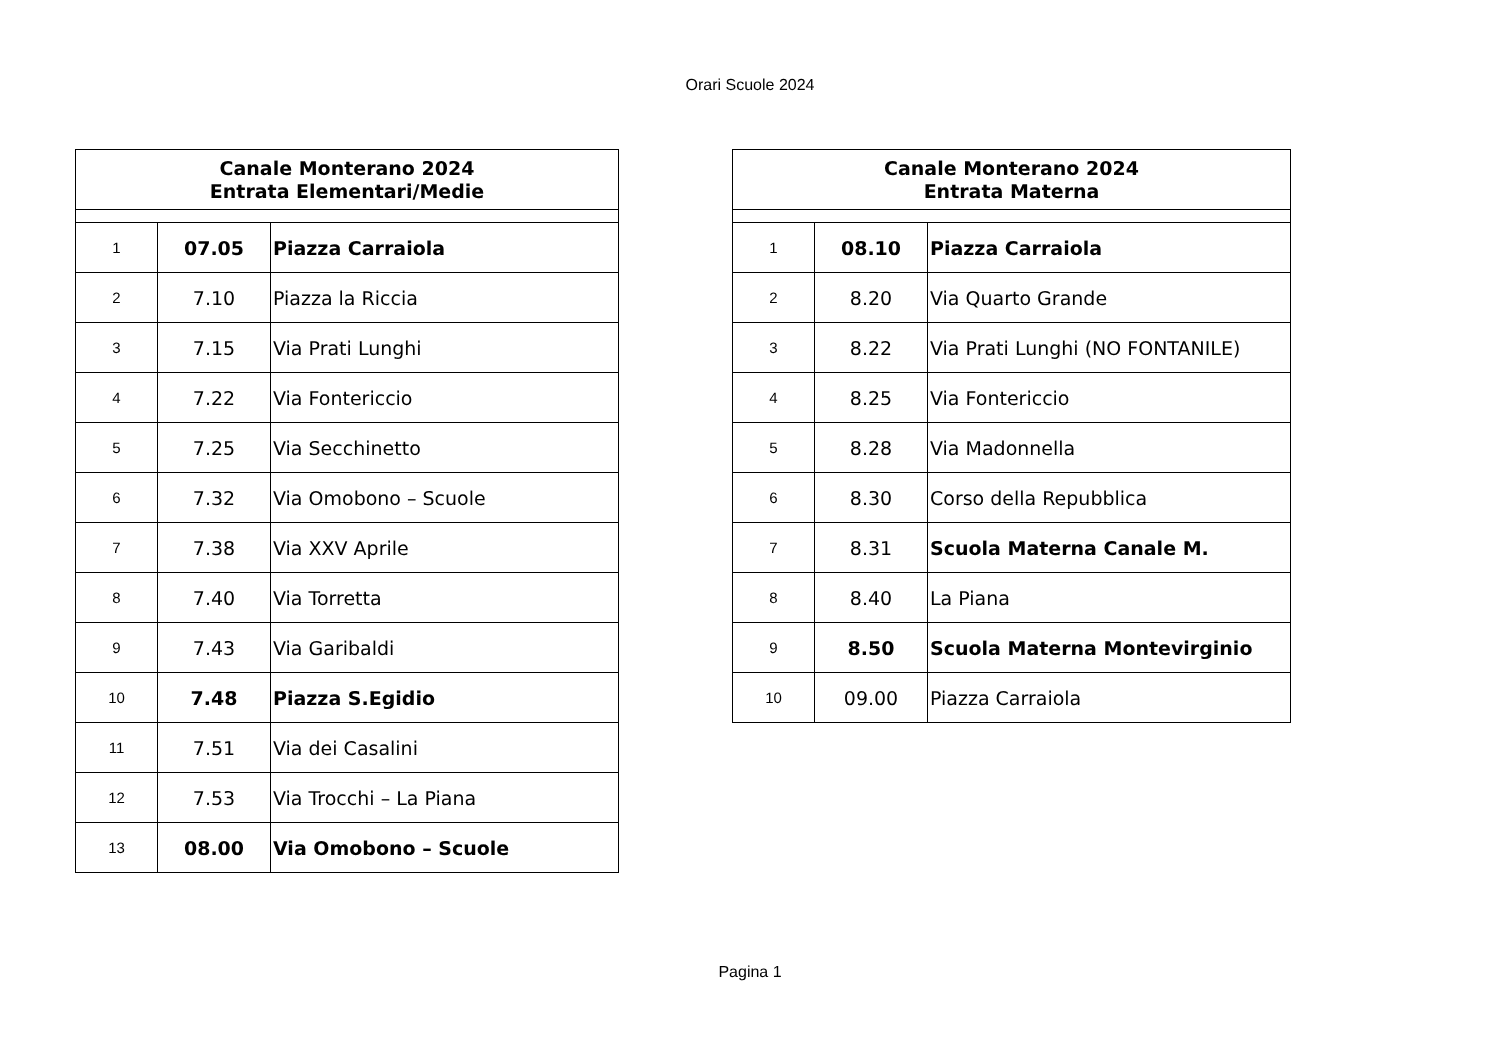Orari Scuole 2024
| Canale Monterano 2024 Entrata Elementari/Medie | | |
| --- | --- | --- |
| 1 | 07.05 | Piazza Carraiola |
| 2 | 7.10 | Piazza la Riccia |
| 3 | 7.15 | Via Prati Lunghi |
| 4 | 7.22 | Via Fontericcio |
| 5 | 7.25 | Via Secchinetto |
| 6 | 7.32 | Via Omobono – Scuole |
| 7 | 7.38 | Via XXV Aprile |
| 8 | 7.40 | Via Torretta |
| 9 | 7.43 | Via Garibaldi |
| 10 | 7.48 | Piazza S.Egidio |
| 11 | 7.51 | Via dei Casalini |
| 12 | 7.53 | Via Trocchi – La Piana |
| 13 | 08.00 | Via Omobono – Scuole |
| Canale Monterano 2024 Entrata Materna | | |
| --- | --- | --- |
| 1 | 08.10 | Piazza Carraiola |
| 2 | 8.20 | Via Quarto Grande |
| 3 | 8.22 | Via Prati Lunghi (NO FONTANILE) |
| 4 | 8.25 | Via Fontericcio |
| 5 | 8.28 | Via Madonnella |
| 6 | 8.30 | Corso della Repubblica |
| 7 | 8.31 | Scuola Materna Canale M. |
| 8 | 8.40 | La Piana |
| 9 | 8.50 | Scuola Materna Montevirginio |
| 10 | 09.00 | Piazza Carraiola |
Pagina 1